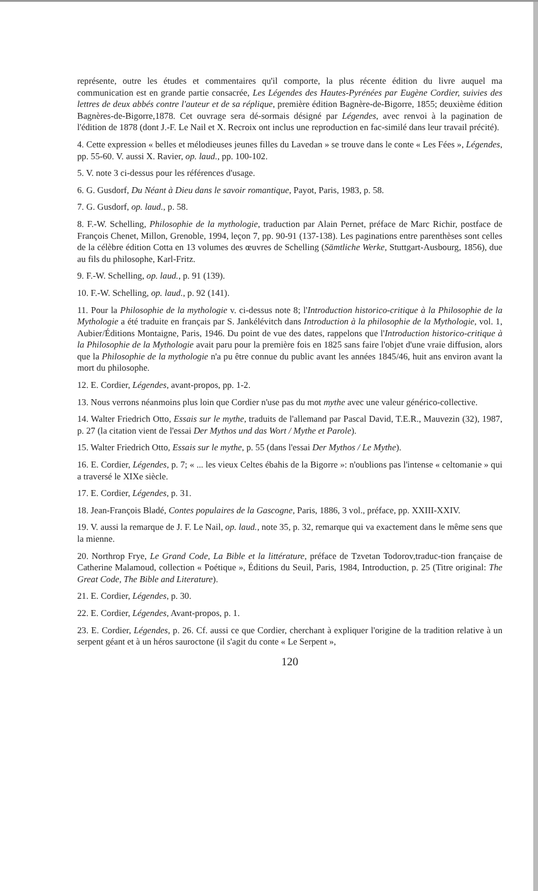représente, outre les études et commentaires qu'il comporte, la plus récente édition du livre auquel ma communication est en grande partie consacrée, Les Légendes des Hautes-Pyrénées par Eugène Cordier, suivies des lettres de deux abbés contre l'auteur et de sa réplique, première édition Bagnère-de-Bigorre, 1855; deuxième édition Bagnères-de-Bigorre,1878. Cet ouvrage sera dé-sormais désigné par Légendes, avec renvoi à la pagination de l'édition de 1878 (dont J.-F. Le Nail et X. Recroix ont inclus une reproduction en fac-similé dans leur travail précité).
4. Cette expression « belles et mélodieuses jeunes filles du Lavedan » se trouve dans le conte « Les Fées », Légendes, pp. 55-60. V. aussi X. Ravier, op. laud., pp. 100-102.
5. V. note 3 ci-dessus pour les références d'usage.
6. G. Gusdorf, Du Néant à Dieu dans le savoir romantique, Payot, Paris, 1983, p. 58.
7. G. Gusdorf, op. laud., p. 58.
8. F.-W. Schelling, Philosophie de la mythologie, traduction par Alain Pernet, préface de Marc Richir, postface de François Chenet, Millon, Grenoble, 1994, leçon 7, pp. 90-91 (137-138). Les paginations entre parenthèses sont celles de la célèbre édition Cotta en 13 volumes des œuvres de Schelling (Sämtliche Werke, Stuttgart-Ausbourg, 1856), due au fils du philosophe, Karl-Fritz.
9. F.-W. Schelling, op. laud., p. 91 (139).
10. F.-W. Schelling, op. laud., p. 92 (141).
11. Pour la Philosophie de la mythologie v. ci-dessus note 8; l'Introduction historico-critique à la Philosophie de la Mythologie a été traduite en français par S. Jankélévitch dans Introduction à la philosophie de la Mythologie, vol. 1, Aubier/Éditions Montaigne, Paris, 1946. Du point de vue des dates, rappelons que l'Introduction historico-critique à la Philosophie de la Mythologie avait paru pour la première fois en 1825 sans faire l'objet d'une vraie diffusion, alors que la Philosophie de la mythologie n'a pu être connue du public avant les années 1845/46, huit ans environ avant la mort du philosophe.
12. E. Cordier, Légendes, avant-propos, pp. 1-2.
13. Nous verrons néanmoins plus loin que Cordier n'use pas du mot mythe avec une valeur générico-collective.
14. Walter Friedrich Otto, Essais sur le mythe, traduits de l'allemand par Pascal David, T.E.R., Mauvezin (32), 1987, p. 27 (la citation vient de l'essai Der Mythos und das Wort / Mythe et Parole).
15. Walter Friedrich Otto, Essais sur le mythe, p. 55 (dans l'essai Der Mythos / Le Mythe).
16. E. Cordier, Légendes, p. 7; « ... les vieux Celtes ébahis de la Bigorre »: n'oublions pas l'intense « celtomanie » qui a traversé le XIXe siècle.
17. E. Cordier, Légendes, p. 31.
18. Jean-François Bladé, Contes populaires de la Gascogne, Paris, 1886, 3 vol., préface, pp. XXIII-XXIV.
19. V. aussi la remarque de J. F. Le Nail, op. laud., note 35, p. 32, remarque qui va exactement dans le même sens que la mienne.
20. Northrop Frye, Le Grand Code, La Bible et la littérature, préface de Tzvetan Todorov,traduc-tion française de Catherine Malamoud, collection « Poétique », Éditions du Seuil, Paris, 1984, Introduction, p. 25 (Titre original: The Great Code, The Bible and Literature).
21. E. Cordier, Légendes, p. 30.
22. E. Cordier, Légendes, Avant-propos, p. 1.
23. E. Cordier, Légendes, p. 26. Cf. aussi ce que Cordier, cherchant à expliquer l'origine de la tradition relative à un serpent géant et à un héros sauroctone (il s'agit du conte « Le Serpent »,
120